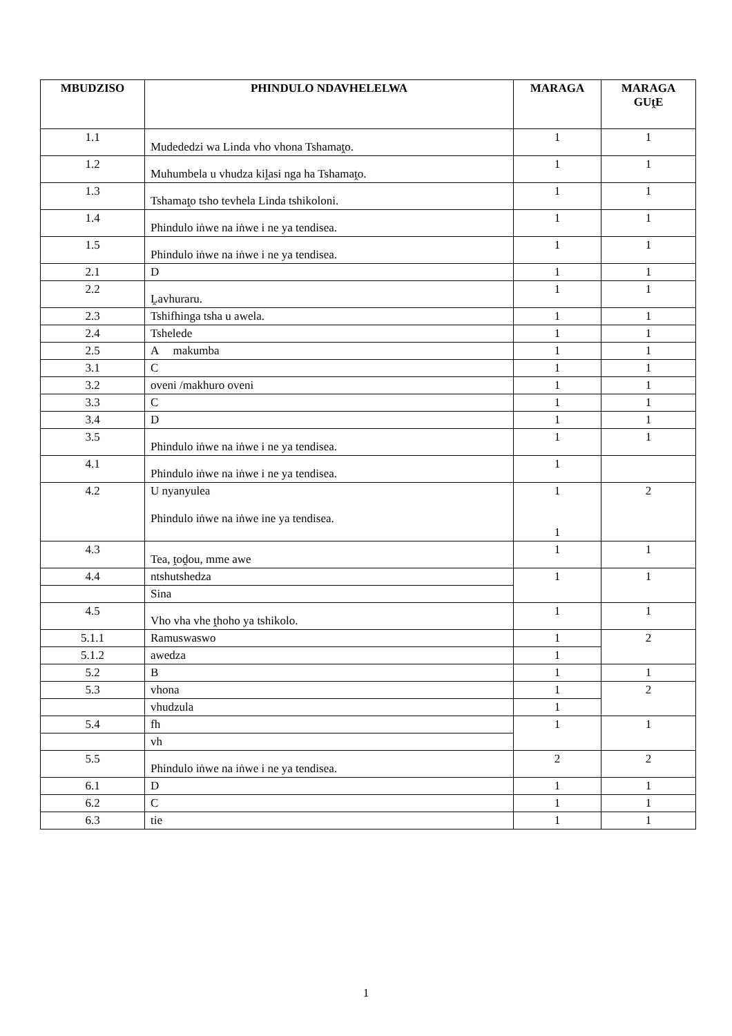| MBUDZISO | PHINDULO NDAVHELELWA | MARAGA | MARAGA GUṱE |
| --- | --- | --- | --- |
| 1.1 | Mudededzi wa Linda vho vhona Tshamaṱo. | 1 | 1 |
| 1.2 | Muhumbela u vhudza kiḽasi nga ha Tshamaṱo. | 1 | 1 |
| 1.3 | Tshamaṱo tsho tevhela Linda tshikoloni. | 1 | 1 |
| 1.4 | Phindulo iṅwe na iṅwe i ne ya tendisea. | 1 | 1 |
| 1.5 | Phindulo iṅwe na iṅwe i ne ya tendisea. | 1 | 1 |
| 2.1 | D | 1 | 1 |
| 2.2 | Ḽavhuraru. | 1 | 1 |
| 2.3 | Tshifhinga tsha u awela. | 1 | 1 |
| 2.4 | Tshelede | 1 | 1 |
| 2.5 | A makumba | 1 | 1 |
| 3.1 | C | 1 | 1 |
| 3.2 | oveni /makhuro oveni | 1 | 1 |
| 3.3 | C | 1 | 1 |
| 3.4 | D | 1 | 1 |
| 3.5 | Phindulo iṅwe na iṅwe i ne ya tendisea. | 1 | 1 |
| 4.1 | Phindulo iṅwe na iṅwe i ne ya tendisea. | 1 | |
| 4.2 | U nyanyulea Phindulo iṅwe na iṅwe ine ya tendisea. | 1 1 | 2 |
| 4.3 | Tea, ṱoḓou, mme awe | 1 | 1 |
| 4.4 | ntshutshedza | 1 | 1 |
| | Sina | | |
| 4.5 | Vho vha vhe ṱhoho ya tshikolo. | 1 | 1 |
| 5.1.1 | Ramuswaswo | 1 | 2 |
| 5.1.2 | awedza | 1 | |
| 5.2 | B | 1 | 1 |
| 5.3 | vhona | 1 | 2 |
| | vhudzula | 1 | |
| 5.4 | fh | 1 | 1 |
| | vh | | |
| 5.5 | Phindulo iṅwe na iṅwe i ne ya tendisea. | 2 | 2 |
| 6.1 | D | 1 | 1 |
| 6.2 | C | 1 | 1 |
| 6.3 | tie | 1 | 1 |
1